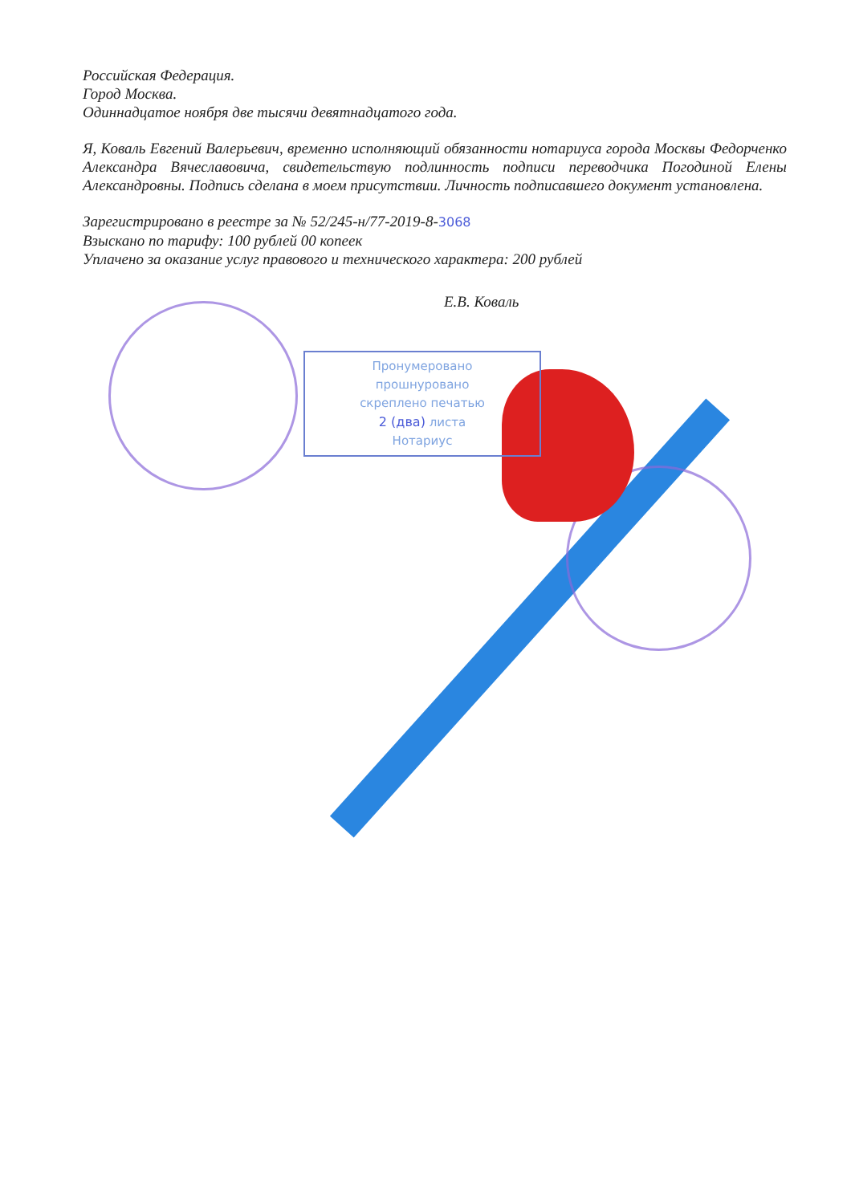Российская Федерация.
Город Москва.
Одиннадцатое ноября две тысячи девятнадцатого года.
Я, Коваль Евгений Валерьевич, временно исполняющий обязанности нотариуса города Москвы Федорченко Александра Вячеславовича, свидетельствую подлинность подписи переводчика Погодиной Елены Александровны. Подпись сделана в моем присутствии. Личность подписавшего документ установлена.
Зарегистрировано в реестре за № 52/245-н/77-2019-8-3068
Взыскано по тарифу: 100 рублей 00 копеек
Уплачено за оказание услуг правового и технического характера: 200 рублей
Е.В. Коваль
Пронумеровано
прошнуровано
скреплено печатью
2 (два) листа
Нотариус